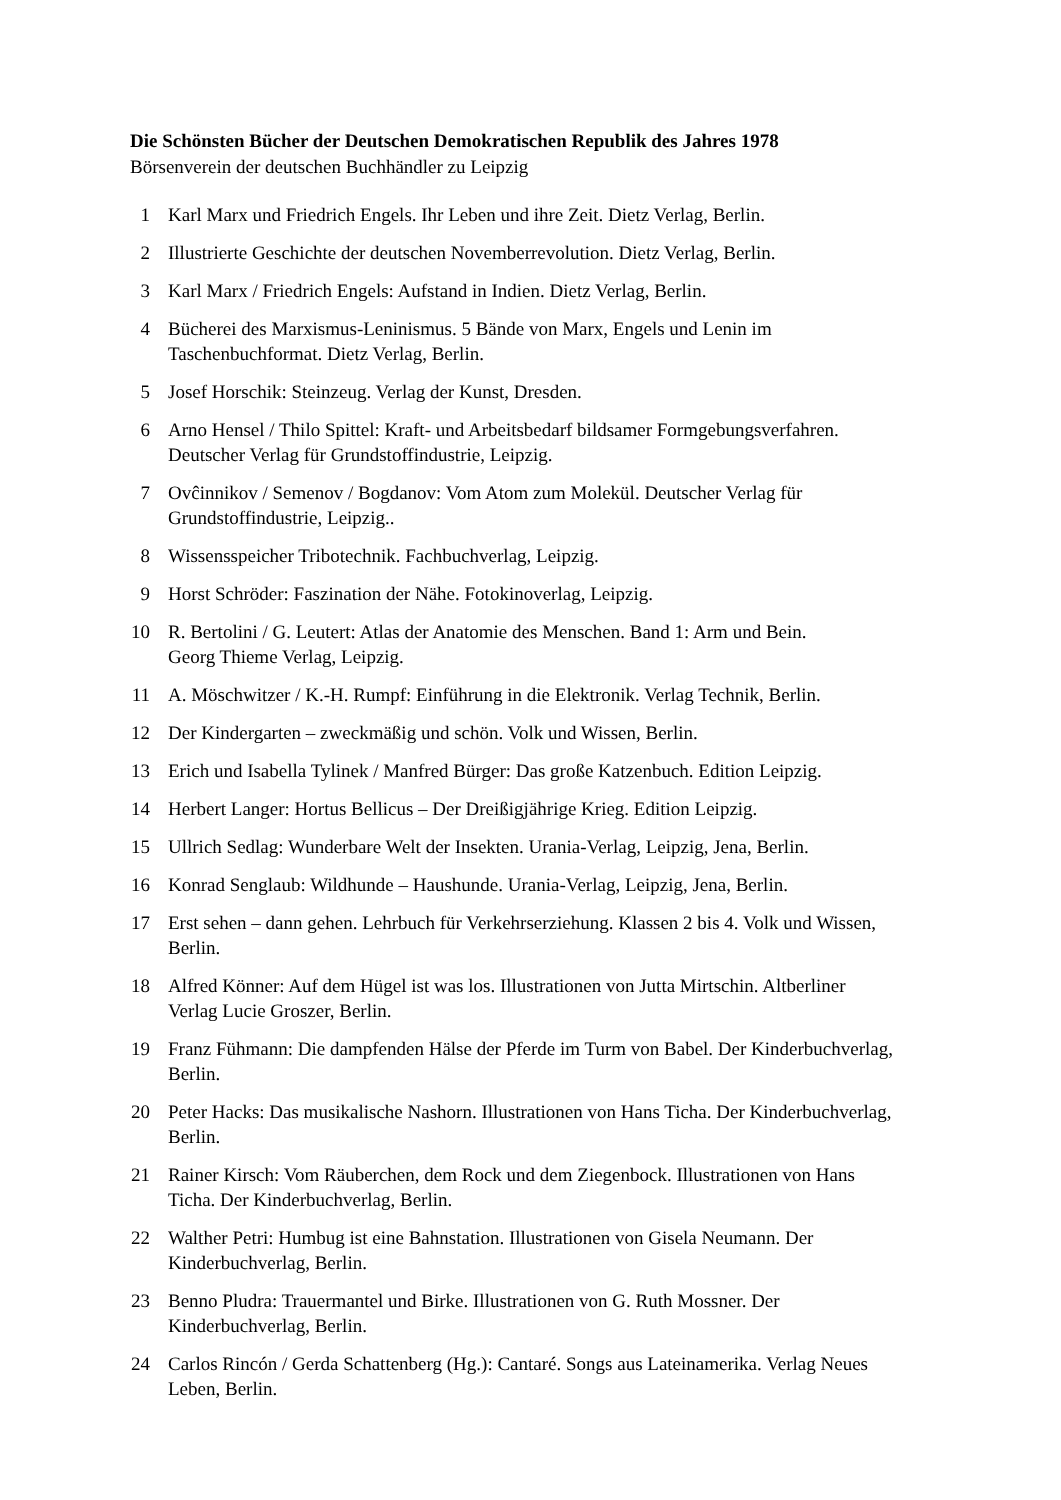Die Schönsten Bücher der Deutschen Demokratischen Republik des Jahres 1978
Börsenverein der deutschen Buchhändler zu Leipzig
1 Karl Marx und Friedrich Engels. Ihr Leben und ihre Zeit. Dietz Verlag, Berlin.
2 Illustrierte Geschichte der deutschen Novemberrevolution. Dietz Verlag, Berlin.
3 Karl Marx / Friedrich Engels: Aufstand in Indien. Dietz Verlag, Berlin.
4 Bücherei des Marxismus-Leninismus. 5 Bände von Marx, Engels und Lenin im
Taschenbuchformat. Dietz Verlag, Berlin.
5 Josef Horschik: Steinzeug. Verlag der Kunst, Dresden.
6 Arno Hensel / Thilo Spittel: Kraft- und Arbeitsbedarf bildsamer Formgebungsverfahren.
Deutscher Verlag für Grundstoffindustrie, Leipzig.
7 Ovĉinnikov / Semenov / Bogdanov: Vom Atom zum Molekül. Deutscher Verlag für
Grundstoffindustrie, Leipzig..
8 Wissensspeicher Tribotechnik. Fachbuchverlag, Leipzig.
9 Horst Schröder: Faszination der Nähe. Fotokinoverlag, Leipzig.
10 R. Bertolini / G. Leutert: Atlas der Anatomie des Menschen. Band 1: Arm und Bein.
Georg Thieme Verlag, Leipzig.
11 A. Möschwitzer / K.-H. Rumpf: Einführung in die Elektronik. Verlag Technik, Berlin.
12 Der Kindergarten – zweckmäßig und schön. Volk und Wissen, Berlin.
13 Erich und Isabella Tylinek / Manfred Bürger: Das große Katzenbuch. Edition Leipzig.
14 Herbert Langer: Hortus Bellicus – Der Dreißigjährige Krieg. Edition Leipzig.
15 Ullrich Sedlag: Wunderbare Welt der Insekten. Urania-Verlag, Leipzig, Jena, Berlin.
16 Konrad Senglaub: Wildhunde – Haushunde. Urania-Verlag, Leipzig, Jena, Berlin.
17 Erst sehen – dann gehen. Lehrbuch für Verkehrserziehung. Klassen 2 bis 4. Volk und Wissen,
Berlin.
18 Alfred Könner: Auf dem Hügel ist was los. Illustrationen von Jutta Mirtschin. Altberliner
Verlag Lucie Groszer, Berlin.
19 Franz Fühmann: Die dampfenden Hälse der Pferde im Turm von Babel. Der Kinderbuchverlag,
Berlin.
20 Peter Hacks: Das musikalische Nashorn. Illustrationen von Hans Ticha. Der Kinderbuchverlag,
Berlin.
21 Rainer Kirsch: Vom Räuberchen, dem Rock und dem Ziegenbock. Illustrationen von Hans
Ticha. Der Kinderbuchverlag, Berlin.
22 Walther Petri: Humbug ist eine Bahnstation. Illustrationen von Gisela Neumann. Der
Kinderbuchverlag, Berlin.
23 Benno Pludra: Trauermantel und Birke. Illustrationen von G. Ruth Mossner. Der
Kinderbuchverlag, Berlin.
24 Carlos Rincón / Gerda Schattenberg (Hg.): Cantaré. Songs aus Lateinamerika. Verlag Neues
Leben, Berlin.